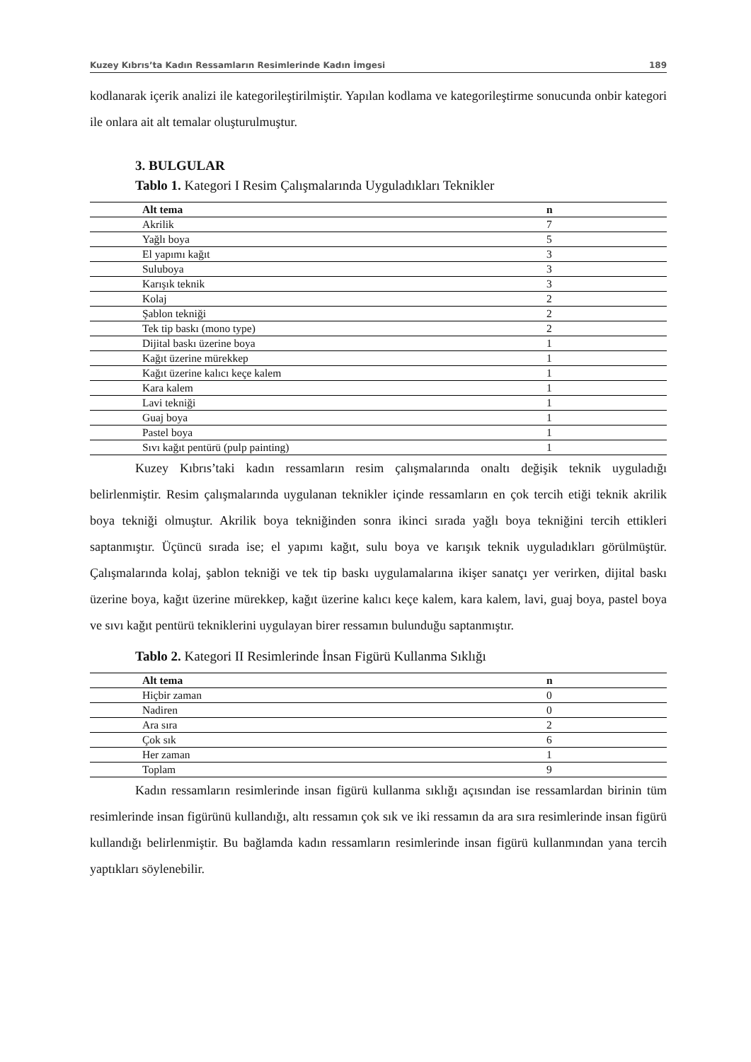Kuzey Kıbrıs’ta Kadın Ressamların Resimlerinde Kadın İmgesi 189
kodlanarak içerik analizi ile kategorileştirilmiştir. Yapılan kodlama ve kategorileştirme sonucunda onbir kategori ile onlara ait alt temalar oluşturulmuştur.
3. BULGULAR
Tablo 1. Kategori I Resim Çalışmalarında Uyguladıkları Teknikler
| Alt tema | n |
| --- | --- |
| Akrilik | 7 |
| Yağlı boya | 5 |
| El yapımı kağıt | 3 |
| Suluboya | 3 |
| Karışık teknik | 3 |
| Kolaj | 2 |
| Şablon tekniği | 2 |
| Tek tip baskı (mono type) | 2 |
| Dijital baskı üzerine boya | 1 |
| Kağıt üzerine mürekkep | 1 |
| Kağıt üzerine kalıcı keçe kalem | 1 |
| Kara kalem | 1 |
| Lavi tekniği | 1 |
| Guaj boya | 1 |
| Pastel boya | 1 |
| Sıvı kağıt pentürü (pulp painting) | 1 |
Kuzey Kıbrıs’taki kadın ressamların resim çalışmalarında onaltı değişik teknik uyguladığı belirlenmiştir. Resim çalışmalarında uygulanan teknikler içinde ressamların en çok tercih etiği teknik akrilik boya tekniği olmuştur. Akrilik boya tekniğinden sonra ikinci sırada yağlı boya tekniğini tercih ettikleri saptanmıştır. Üçüncü sırada ise; el yapımı kağıt, sulu boya ve karışık teknik uyguladıkları görülmüştür. Çalışmalarında kolaj, şablon tekniği ve tek tip baskı uygulamalarına ikişer sanatçı yer verirken, dijital baskı üzerine boya, kağıt üzerine mürekkep, kağıt üzerine kalıcı keçe kalem, kara kalem, lavi, guaj boya, pastel boya ve sıvı kağıt pentürü tekniklerini uygulayan birer ressamın bulunduğu saptanmıştır.
Tablo 2. Kategori II Resimlerinde İnsan Figürü Kullanma Sıklığı
| Alt tema | n |
| --- | --- |
| Hiçbir zaman | 0 |
| Nadiren | 0 |
| Ara sıra | 2 |
| Çok sık | 6 |
| Her zaman | 1 |
| Toplam | 9 |
Kadın ressamların resimlerinde insan figürü kullanma sıklığı açısından ise ressamlardan birinin tüm resimlerinde insan figürünü kullandığı, altı ressamın çok sık ve iki ressamın da ara sıra resimlerinde insan figürü kullandığı belirlenmiştir. Bu bağlamda kadın ressamların resimlerinde insan figürü kullanmından yana tercih yaptıkları söylenebilir.